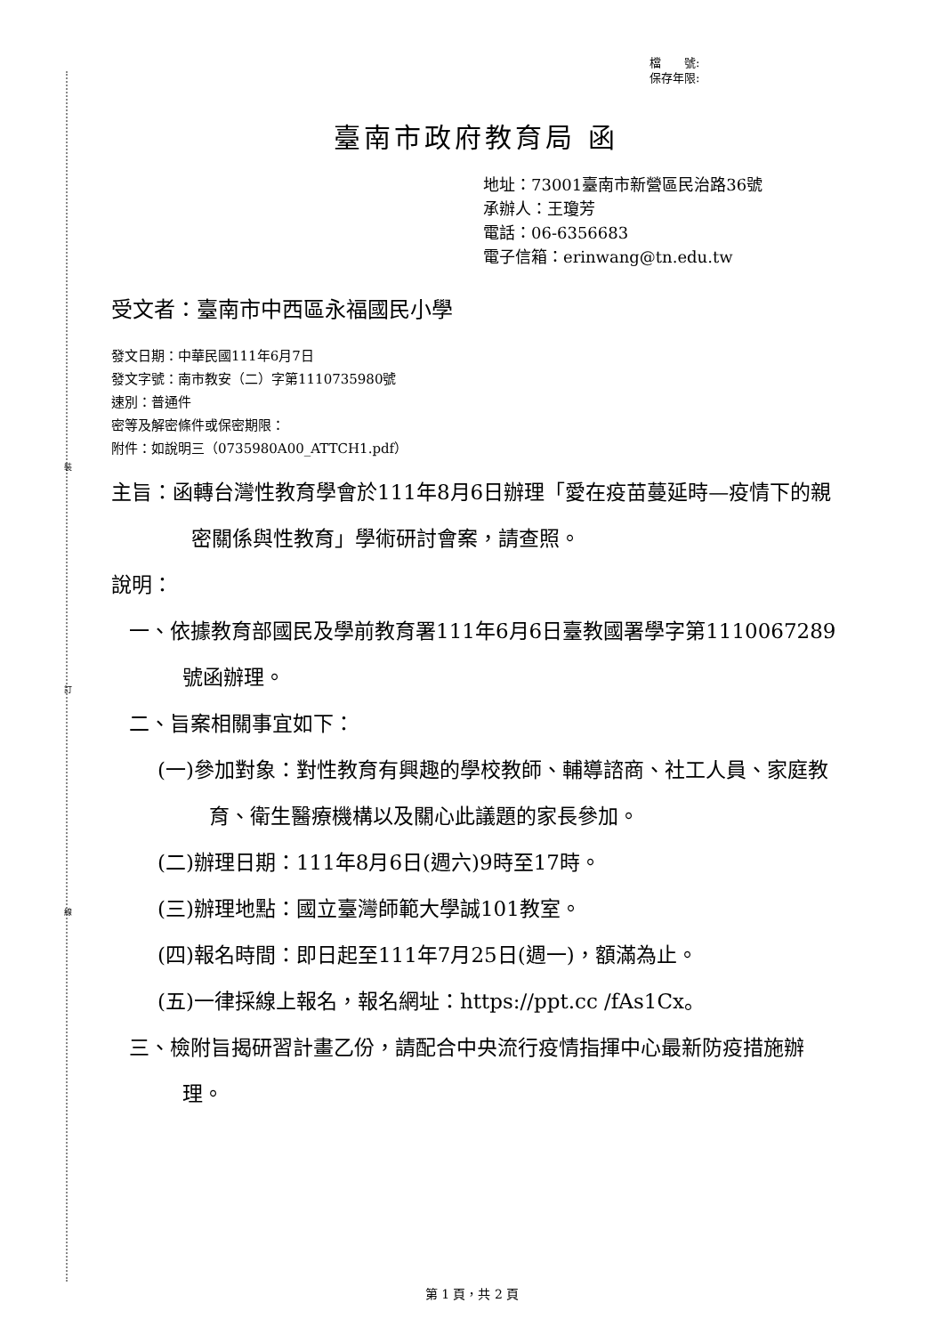裝
訂
線
檔　　號:
保存年限:
臺南市政府教育局 函
地址：73001臺南市新營區民治路36號
承辦人：王瓊芳
電話：06-6356683
電子信箱：erinwang@tn.edu.tw
受文者：臺南市中西區永福國民小學
發文日期：中華民國111年6月7日
發文字號：南市教安（二）字第1110735980號
速別：普通件
密等及解密條件或保密期限：
附件：如說明三（0735980A00_ATTCH1.pdf）
主旨：函轉台灣性教育學會於111年8月6日辦理「愛在疫苗蔓延時—疫情下的親密關係與性教育」學術研討會案，請查照。
說明：
一、依據教育部國民及學前教育署111年6月6日臺教國署學字第1110067289號函辦理。
二、旨案相關事宜如下：
(一)參加對象：對性教育有興趣的學校教師、輔導諮商、社工人員、家庭教育、衛生醫療機構以及關心此議題的家長參加。
(二)辦理日期：111年8月6日(週六)9時至17時。
(三)辦理地點：國立臺灣師範大學誠101教室。
(四)報名時間：即日起至111年7月25日(週一)，額滿為止。
(五)一律採線上報名，報名網址：https://ppt.cc /fAs1Cx。
三、檢附旨揭研習計畫乙份，請配合中央流行疫情指揮中心最新防疫措施辦理。
第 1 頁，共 2 頁